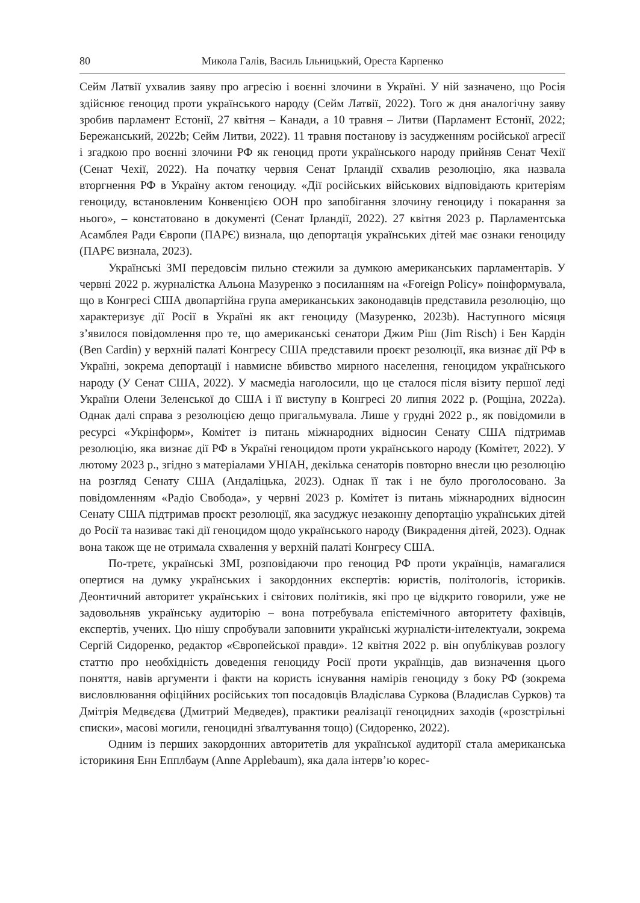80 Микола Галів, Василь Ільницький, Ореста Карпенко
Сейм Латвії ухвалив заяву про агресію і воєнні злочини в Україні. У ній зазначено, що Росія здійснює геноцид проти українського народу (Сейм Латвії, 2022). Того ж дня аналогічну заяву зробив парламент Естонії, 27 квітня – Канади, а 10 травня – Литви (Парламент Естонії, 2022; Бережанський, 2022b; Сейм Литви, 2022). 11 травня постанову із засудженням російської агресії і згадкою про воєнні злочини РФ як геноцид проти українського народу прийняв Сенат Чехії (Сенат Чехії, 2022). На початку червня Сенат Ірландії схвалив резолюцію, яка назвала вторгнення РФ в Україну актом геноциду. «Дії російських військових відповідають критеріям геноциду, встановленим Конвенцією ООН про запобігання злочину геноциду і покарання за нього», – констатовано в документі (Сенат Ірландії, 2022). 27 квітня 2023 р. Парламентська Асамблея Ради Європи (ПАРЄ) визнала, що депортація українських дітей має ознаки геноциду (ПАРЄ визнала, 2023).
Українські ЗМІ передовсім пильно стежили за думкою американських парламентарів. У червні 2022 р. журналістка Альона Мазуренко з посиланням на «Foreign Policy» поінформувала, що в Конгресі США двопартійна група американських законодавців представила резолюцію, що характеризує дії Росії в Україні як акт геноциду (Мазуренко, 2023b). Наступного місяця з’явилося повідомлення про те, що американські сенатори Джим Ріш (Jim Risch) і Бен Кардін (Ben Cardin) у верхній палаті Конгресу США представили проєкт резолюції, яка визнає дії РФ в Україні, зокрема депортації і навмисне вбивство мирного населення, геноцидом українського народу (У Сенат США, 2022). У масмедіа наголосили, що це сталося після візиту першої леді України Олени Зеленської до США і її виступу в Конгресі 20 липня 2022 р. (Рощіна, 2022a). Однак далі справа з резолюцією дещо пригальмувала. Лише у грудні 2022 р., як повідомили в ресурсі «Укрінформ», Комітет із питань міжнародних відносин Сенату США підтримав резолюцію, яка визнає дії РФ в Україні геноцидом проти українського народу (Комітет, 2022). У лютому 2023 р., згідно з матеріалами УНІАН, декілька сенаторів повторно внесли цю резолюцію на розгляд Сенату США (Андаліцька, 2023). Однак її так і не було проголосовано. За повідомленням «Радіо Свобода», у червні 2023 р. Комітет із питань міжнародних відносин Сенату США підтримав проєкт резолюції, яка засуджує незаконну депортацію українських дітей до Росії та називає такі дії геноцидом щодо українського народу (Викрадення дітей, 2023). Однак вона також ще не отримала схвалення у верхній палаті Конгресу США.
По-третє, українські ЗМІ, розповідаючи про геноцид РФ проти українців, намагалися опертися на думку українських і закордонних експертів: юристів, політологів, істориків. Деонтичний авторитет українських і світових політиків, які про це відкрито говорили, уже не задовольняв українську аудиторію – вона потребувала епістемічного авторитету фахівців, експертів, учених. Цю нішу спробували заповнити українські журналісти-інтелектуали, зокрема Сергій Сидоренко, редактор «Європейської правди». 12 квітня 2022 р. він опублікував розлогу статтю про необхідність доведення геноциду Росії проти українців, дав визначення цього поняття, навів аргументи і факти на користь існування намірів геноциду з боку РФ (зокрема висловлювання офіційних російських топ посадовців Владіслава Суркова (Владислав Сурков) та Дмітрія Медвєдєва (Дмитрий Медведев), практики реалізації геноцидних заходів («розстрільні списки», масові могили, геноцидні зґвалтування тощо) (Сидоренко, 2022).
Одним із перших закордонних авторитетів для української аудиторії стала американська історикиня Енн Епплбаум (Anne Applebaum), яка дала інтерв’ю корес-